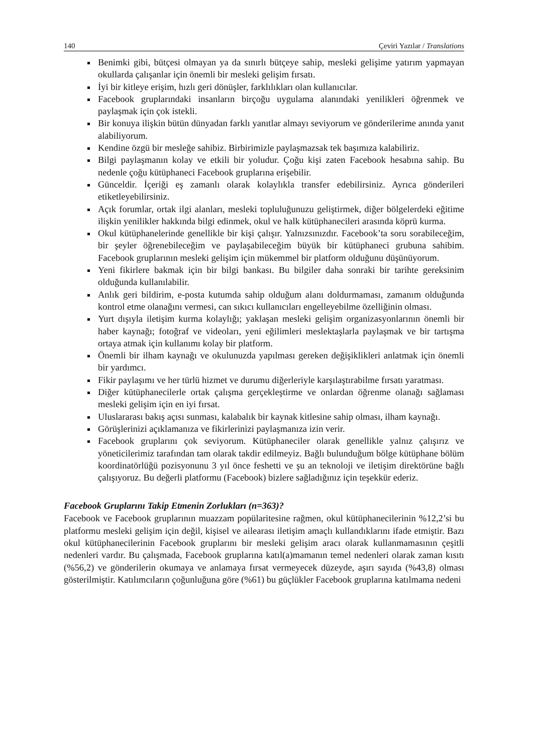140 Çeviri Yazılar / Translations
Benimki gibi, bütçesi olmayan ya da sınırlı bütçeye sahip, mesleki gelişime yatırım yapmayan okullarda çalışanlar için önemli bir mesleki gelişim fırsatı.
İyi bir kitleye erişim, hızlı geri dönüşler, farklılıkları olan kullanıcılar.
Facebook gruplarındaki insanların birçoğu uygulama alanındaki yenilikleri öğrenmek ve paylaşmak için çok istekli.
Bir konuya ilişkin bütün dünyadan farklı yanıtlar almayı seviyorum ve gönderilerime anında yanıt alabiliyorum.
Kendine özgü bir mesleğe sahibiz. Birbirimizle paylaşmazsak tek başımıza kalabiliriz.
Bilgi paylaşmanın kolay ve etkili bir yoludur. Çoğu kişi zaten Facebook hesabına sahip. Bu nedenle çoğu kütüphaneci Facebook gruplarına erişebilir.
Günceldir. İçeriği eş zamanlı olarak kolaylıkla transfer edebilirsiniz. Ayrıca gönderileri etiketleyebilirsiniz.
Açık forumlar, ortak ilgi alanları, mesleki topluluğunuzu geliştirmek, diğer bölgelerdeki eğitime ilişkin yenilikler hakkında bilgi edinmek, okul ve halk kütüphanecileri arasında köprü kurma.
Okul kütüphanelerinde genellikle bir kişi çalışır. Yalnızsınızdır. Facebook’ta soru sorabileceğim, bir şeyler öğrenebileceğim ve paylaşabileceğim büyük bir kütüphaneci grubuna sahibim. Facebook gruplarının mesleki gelişim için mükemmel bir platform olduğunu düşünüyorum.
Yeni fikirlere bakmak için bir bilgi bankası. Bu bilgiler daha sonraki bir tarihte gereksinim olduğunda kullanılabilir.
Anlık geri bildirim, e-posta kutumda sahip olduğum alanı doldurmaması, zamanım olduğunda kontrol etme olanağını vermesi, can sıkıcı kullanıcıları engelleyebilme özelliğinin olması.
Yurt dışıyla iletişim kurma kolaylığı; yaklaşan mesleki gelişim organizasyonlarının önemli bir haber kaynağı; fotoğraf ve videoları, yeni eğilimleri meslektaşlarla paylaşmak ve bir tartışma ortaya atmak için kullanımı kolay bir platform.
Önemli bir ilham kaynağı ve okulunuzda yapılması gereken değişiklikleri anlatmak için önemli bir yardımcı.
Fikir paylaşımı ve her türlü hizmet ve durumu diğerleriyle karşılaştırabilme fırsatı yaratması.
Diğer kütüphanecilerle ortak çalışma gerçekleştirme ve onlardan öğrenme olanağı sağlaması mesleki gelişim için en iyi fırsat.
Uluslararası bakış açısı sunması, kalabalık bir kaynak kitlesine sahip olması, ilham kaynağı.
Görüşlerinizi açıklamanıza ve fikirlerinizi paylaşmanıza izin verir.
Facebook gruplarını çok seviyorum. Kütüphaneciler olarak genellikle yalnız çalışırız ve yöneticilerimiz tarafından tam olarak takdir edilmeyiz. Bağlı bulunduğum bölge kütüphane bölüm koordinatörlüğü pozisyonunu 3 yıl önce feshetti ve şu an teknoloji ve iletişim direktörüne bağlı çalışıyoruz. Bu değerli platformu (Facebook) bizlere sağladığınız için teşekkür ederiz.
Facebook Gruplarını Takip Etmenin Zorlukları (n=363)?
Facebook ve Facebook gruplarının muazzam popülaritesine rağmen, okul kütüphanecilerinin %12,2’si bu platformu mesleki gelişim için değil, kişisel ve ailearası iletişim amaçlı kullandıklarını ifade etmiştir. Bazı okul kütüphanecilerinin Facebook gruplarını bir mesleki gelişim aracı olarak kullanmamasının çeşitli nedenleri vardır. Bu çalışmada, Facebook gruplarına katıl(a)mamanın temel nedenleri olarak zaman kısıtı (%56,2) ve gönderilerin okumaya ve anlamaya fırsat vermeyecek düzeyde, aşırı sayıda (%43,8) olması gösterilmiştir. Katılımcıların çoğunluğuna göre (%61) bu güçlükler Facebook gruplarına katılmama nedeni